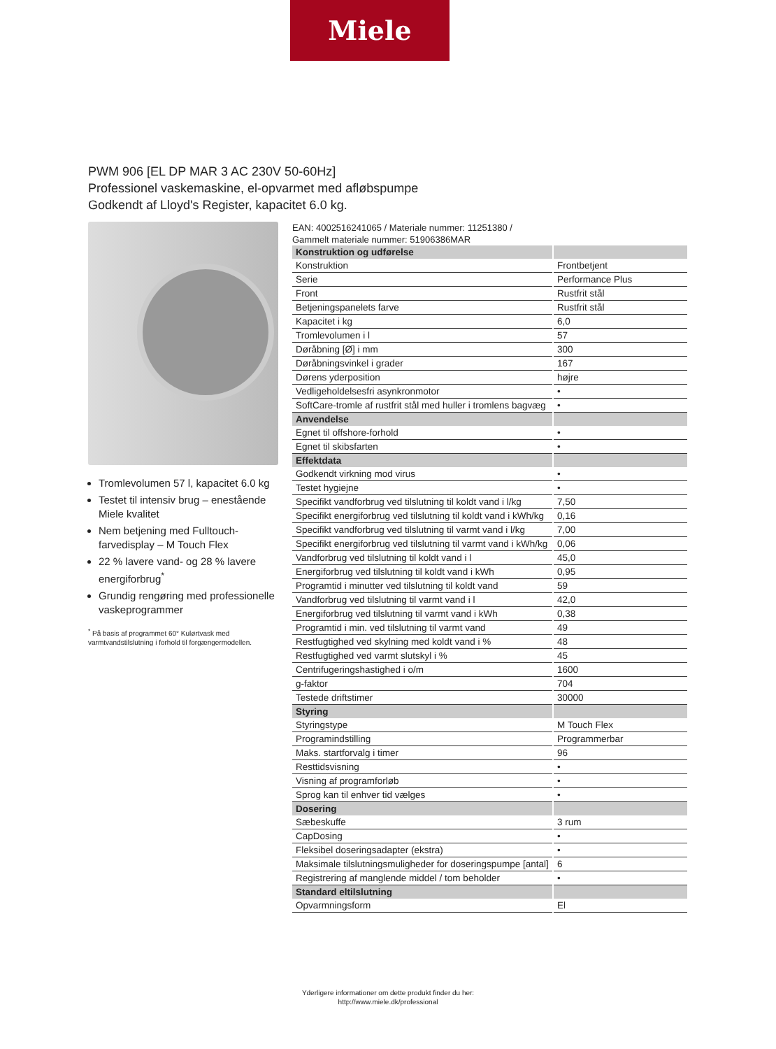Miele
PWM 906 [EL DP MAR 3 AC 230V 50-60Hz]
Professionel vaskemaskine, el-opvarmet med afløbspumpe
Godkendt af Lloyd's Register, kapacitet 6.0 kg.
Tromlevolumen 57 l, kapacitet 6.0 kg
Testet til intensiv brug – enestående Miele kvalitet
Nem betjening med Fulltouch-farvedisplay – M Touch Flex
22 % lavere vand- og 28 % lavere energiforbrug<sup>*</sup>
Grundig rengøring med professionelle vaskeprogrammer
<sup>*</sup> På basis af programmet 60° Kulørtvask med varmtvandstilslutning i forhold til forgængermodellen.
EAN: 4002516241065 / Materiale nummer: 11251380 /
Gammelt materiale nummer: 51906386MAR
| Konstruktion og udførelse | |
| --- | --- |
| Konstruktion | Frontbetjent |
| Serie | Performance Plus |
| Front | Rustfrit stål |
| Betjeningspanelets farve | Rustfrit stål |
| Kapacitet i kg | 6,0 |
| Tromlevolumen i l | 57 |
| Døråbning [Ø] i mm | 300 |
| Døråbningsvinkel i grader | 167 |
| Dørens yderposition | højre |
| Vedligeholdelsesfri asynkronmotor | • |
| SoftCare-tromle af rustfrit stål med huller i tromlens bagvæg | • |
| Anvendelse | |
| Egnet til offshore-forhold | • |
| Egnet til skibsfarten | • |
| Effektdata | |
| Godkendt virkning mod virus | • |
| Testet hygiejne | • |
| Specifikt vandforbrug ved tilslutning til koldt vand i l/kg | 7,50 |
| Specifikt energiforbrug ved tilslutning til koldt vand i kWh/kg | 0,16 |
| Specifikt vandforbrug ved tilslutning til varmt vand i l/kg | 7,00 |
| Specifikt energiforbrug ved tilslutning til varmt vand i kWh/kg | 0,06 |
| Vandforbrug ved tilslutning til koldt vand i l | 45,0 |
| Energiforbrug ved tilslutning til koldt vand i kWh | 0,95 |
| Programtid i minutter ved tilslutning til koldt vand | 59 |
| Vandforbrug ved tilslutning til varmt vand i l | 42,0 |
| Energiforbrug ved tilslutning til varmt vand i kWh | 0,38 |
| Programtid i min. ved tilslutning til varmt vand | 49 |
| Restfugtighed ved skylning med koldt vand i % | 48 |
| Restfugtighed ved varmt slutskyl i % | 45 |
| Centrifugeringshastighed i o/m | 1600 |
| g-faktor | 704 |
| Testede driftstimer | 30000 |
| Styring | |
| Styringstype | M Touch Flex |
| Programindstilling | Programmerbar |
| Maks. startforvalg i timer | 96 |
| Resttidsvisning | • |
| Visning af programforløb | • |
| Sprog kan til enhver tid vælges | • |
| Dosering | |
| Sæbeskuffe | 3 rum |
| CapDosing | • |
| Fleksibel doseringsadapter (ekstra) | • |
| Maksimale tilslutningsmuligheder for doseringspumpe [antal] | 6 |
| Registrering af manglende middel / tom beholder | • |
| Standard eltilslutning | |
| Opvarmningsform | El |
Yderligere informationer om dette produkt finder du her:
http://www.miele.dk/professional